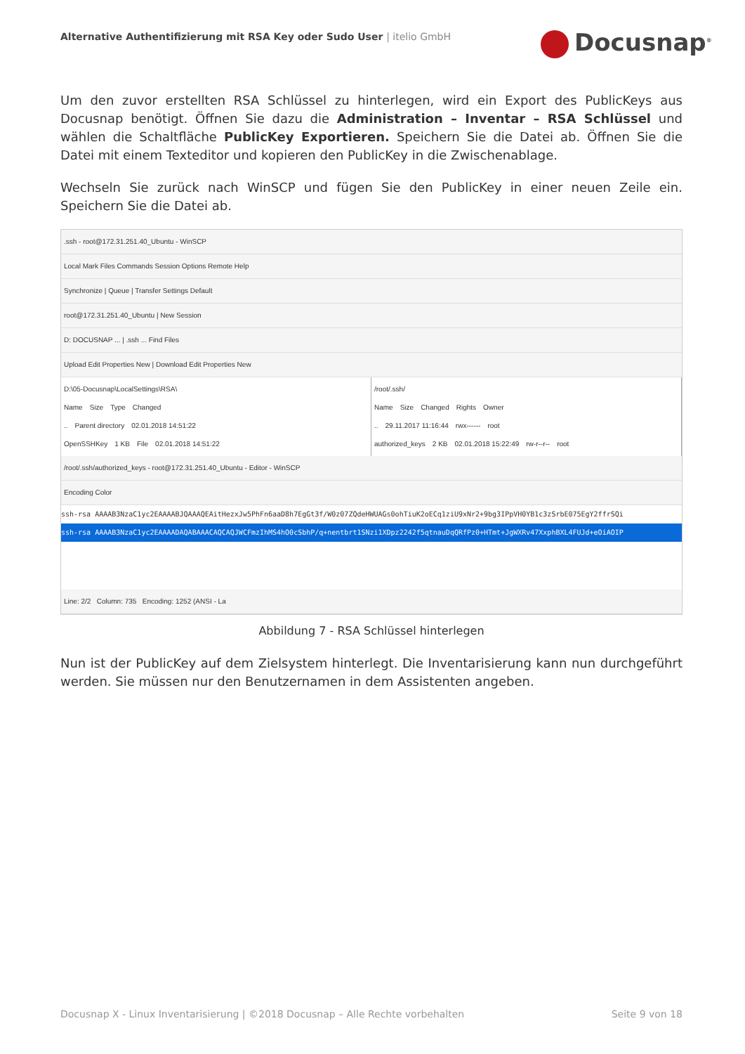Alternative Authentifizierung mit RSA Key oder Sudo User | itelio GmbH
Docusnap<sup>®</sup>
Um den zuvor erstellten RSA Schlüssel zu hinterlegen, wird ein Export des PublicKeys aus Docusnap benötigt. Öffnen Sie dazu die Administration – Inventar – RSA Schlüssel und wählen die Schaltfläche PublicKey Exportieren. Speichern Sie die Datei ab. Öffnen Sie die Datei mit einem Texteditor und kopieren den PublicKey in die Zwischenablage.
Wechseln Sie zurück nach WinSCP und fügen Sie den PublicKey in einer neuen Zeile ein. Speichern Sie die Datei ab.
.ssh - root@172.31.251.40_Ubuntu - WinSCP
Local Mark Files Commands Session Options Remote Help
Synchronize | Queue | Transfer Settings Default
root@172.31.251.40_Ubuntu | New Session
D: DOCUSNAP ... | .ssh ... Find Files
Upload Edit Properties New | Download Edit Properties New
D:\05-Docusnap\LocalSettings\RSA\
Name Size Type Changed
.. Parent directory 02.01.2018 14:51:22
OpenSSHKey 1 KB File 02.01.2018 14:51:22
/root/.ssh/
Name Size Changed Rights Owner
.. 29.11.2017 11:16:44 rwx------ root
authorized_keys 2 KB 02.01.2018 15:22:49 rw-r--r-- root
/root/.ssh/authorized_keys - root@172.31.251.40_Ubuntu - Editor - WinSCP
Encoding Color
ssh-rsa AAAAB3NzaC1yc2EAAAABJQAAAQEAitHezxJw5PhFn6aaD8h7EgGt3f/W0z07ZQdeHWUAGs0ohTiuK2oECq1ziU9xNr2+9bg3IPpVH0YB1c3zSrbE075EgY2ffrSQi
ssh-rsa AAAAB3NzaC1yc2EAAAADAQABAAACAQCAQJWCFmzIhMS4hO0cSbhP/q+nentbrt1SNzi1XDpz2242f5qtnauDqQRfPz0+HTmt+JgWXRv47XxphBXL4FUJd+eOiAOIP
Line: 2/2 Column: 735 Encoding: 1252 (ANSI - La
Abbildung 7 - RSA Schlüssel hinterlegen
Nun ist der PublicKey auf dem Zielsystem hinterlegt. Die Inventarisierung kann nun durchgeführt werden. Sie müssen nur den Benutzernamen in dem Assistenten angeben.
Docusnap X - Linux Inventarisierung | ©2018 Docusnap – Alle Rechte vorbehalten Seite 9 von 18